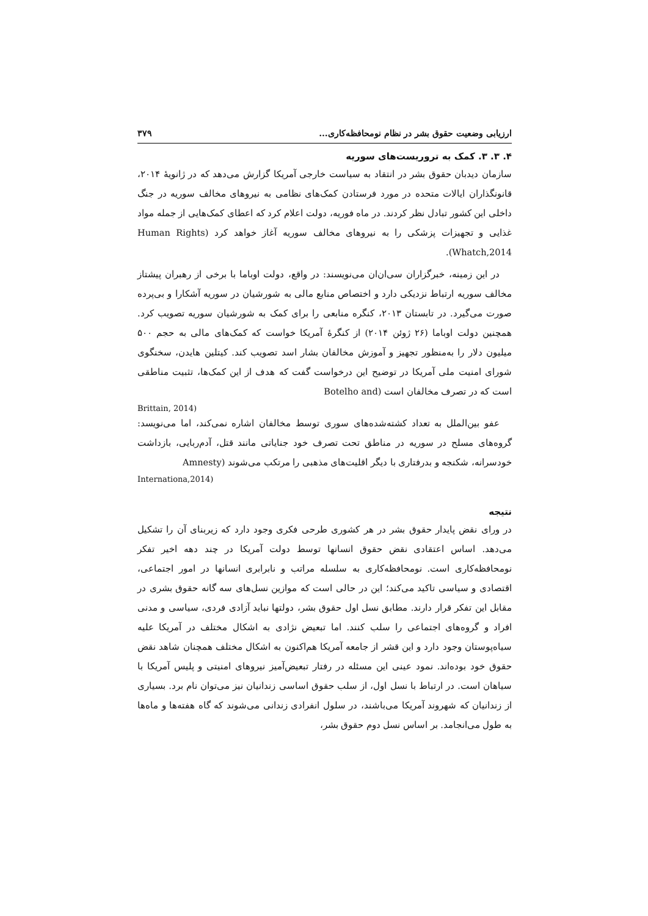ارزیابی وضعیت حقوق بشر در نظام نومحافظه‌کاری... ۳۷۹
۴. ۳. ۳. کمک به تروریست‌های سوریه
سازمان دیدبان حقوق بشر در انتقاد به سیاست خارجی آمریکا گزارش می‌دهد که در ژانویهٔ ۲۰۱۴، قانونگذاران ایالات متحده در مورد فرستادن کمک‌های نظامی به نیروهای مخالف سوریه در جنگ داخلی این کشور تبادل نظر کردند. در ماه فوریه، دولت اعلام کرد که اعطای کمک‌هایی از جمله مواد غذایی و تجهیزات پزشکی را به نیروهای مخالف سوریه آغاز خواهد کرد (Human Rights Whatch,2014).
در این زمینه، خبرگزاران سی‌ان‌ان می‌نویسند: در واقع، دولت اوباما با برخی از رهبران پیشتاز مخالف سوریه ارتباط نزدیکی دارد و اختصاص منابع مالی به شورشیان در سوریه آشکارا و بی‌پرده صورت می‌گیرد. در تابستان ۲۰۱۳، کنگره منابعی را برای کمک به شورشیان سوریه تصویب کرد. همچنین دولت اوباما (۲۶ ژوئن ۲۰۱۴) از کنگرهٔ آمریکا خواست که کمک‌های مالی به حجم ۵۰۰ میلیون دلار را به‌منظور تجهیز و آموزش مخالفان بشار اسد تصویب کند. کیتلین هایدن، سخنگوی شورای امنیت ملی آمریکا در توضیح این درخواست گفت که هدف از این کمک‌ها، تثبیت مناطقی است که در تصرف مخالفان است (Botelho and
Brittain, 2014)
عفو بین‌الملل به تعداد کشته‌شده‌های سوری توسط مخالفان اشاره نمی‌کند، اما می‌نویسد: گروه‌های مسلح در سوریه در مناطق تحت تصرف خود جنایاتی مانند قتل، آدم‌ربایی، بازداشت خودسرانه، شکنجه و بدرفتاری با دیگر اقلیت‌های مذهبی را مرتکب می‌شوند (Amnesty
Internationa,2014)
نتیجه
در ورای نقض پایدار حقوق بشر در هر کشوری طرحی فکری وجود دارد که زیربنای آن را تشکیل می‌دهد. اساس اعتقادی نقض حقوق انسانها توسط دولت آمریکا در چند دهه اخیر تفکر نومحافظه‌کاری است. نومحافظه‌کاری به سلسله مراتب و نابرابری انسانها در امور اجتماعی، اقتصادی و سیاسی تاکید می‌کند؛ این در حالی است که موازین نسل‌های سه گانه حقوق بشری در مقابل این تفکر قرار دارند. مطابق نسل اول حقوق بشر، دولتها نباید آزادی فردی، سیاسی و مدنی افراد و گروه‌های اجتماعی را سلب کنند. اما تبعیض نژادی به اشکال مختلف در آمریکا علیه سیاه‌پوستان وجود دارد و این قشر از جامعه آمریکا هم‌اکنون به اشکال مختلف همچنان شاهد نقض حقوق خود بوده‌اند. نمود عینی این مسئله در رفتار تبعیض‌آمیز نیروهای امنیتی و پلیس آمریکا با سیاهان است. در ارتباط با نسل اول، از سلب حقوق اساسی زندانیان نیز می‌توان نام برد. بسیاری از زندانیان که شهروند آمریکا می‌باشند، در سلول انفرادی زندانی می‌شوند که گاه هفته‌ها و ماه‌ها به طول می‌انجامد. بر اساس نسل دوم حقوق بشر،